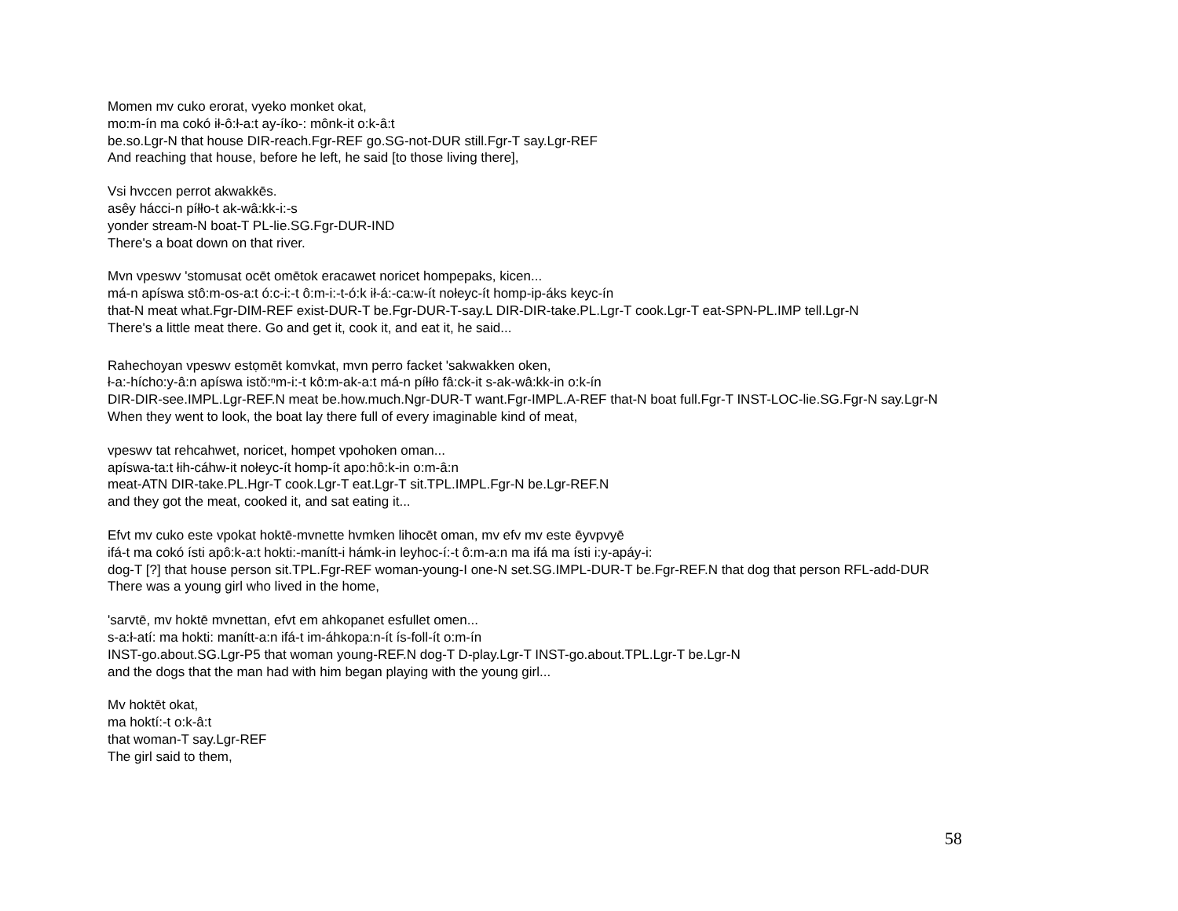Momen mv cuko erorat, vyeko monket okat,
mo:m-ín ma cokó ił-ô:ł-a:t ay-íko-: mônk-it o:k-â:t
be.so.Lgr-N that house DIR-reach.Fgr-REF go.SG-not-DUR still.Fgr-T say.Lgr-REF
And reaching that house, before he left, he said [to those living there],
Vsi hvccen perrot akwakkēs.
asêy hácci-n píłło-t ak-wâ:kk-i:-s
yonder stream-N boat-T PL-lie.SG.Fgr-DUR-IND
There's a boat down on that river.
Mvn vpeswv 'stomusat ocēt omētok eracawet noricet hompepaks, kicen...
má-n apíswa stô:m-os-a:t ó:c-i:-t ô:m-i:-t-ó:k ił-á:-ca:w-ít nołeyc-ít homp-ip-áks keyc-ín
that-N meat what.Fgr-DIM-REF exist-DUR-T be.Fgr-DUR-T-say.L DIR-DIR-take.PL.Lgr-T cook.Lgr-T eat-SPN-PL.IMP tell.Lgr-N
There's a little meat there. Go and get it, cook it, and eat it, he said...
Rahechoyan vpeswv estọmēt komvkat, mvn perro facket 'sakwakken oken,
ł-a:-hícho:y-â:n apíswa istŏ:ⁿm-i:-t kô:m-ak-a:t má-n píłło fâ:ck-it s-ak-wâ:kk-in o:k-ín
DIR-DIR-see.IMPL.Lgr-REF.N meat be.how.much.Ngr-DUR-T want.Fgr-IMPL.A-REF that-N boat full.Fgr-T INST-LOC-lie.SG.Fgr-N say.Lgr-N
When they went to look, the boat lay there full of every imaginable kind of meat,
vpeswv tat rehcahwet, noricet, hompet vpohoken oman...
apíswa-ta:t łih-cáhw-it nołeyc-ít homp-ít apo:hô:k-in o:m-â:n
meat-ATN DIR-take.PL.Hgr-T cook.Lgr-T eat.Lgr-T sit.TPL.IMPL.Fgr-N be.Lgr-REF.N
and they got the meat, cooked it, and sat eating it...
Efvt mv cuko este vpokat hoktē-mvnette hvmken lihocēt oman, mv efv mv este ēyvpvyē
ifá-t ma cokó ísti apô:k-a:t hokti:-manítt-i hámk-in leyhoc-í:-t ô:m-a:n ma ifá ma ísti i:y-apáy-i:
dog-T [?] that house person sit.TPL.Fgr-REF woman-young-I one-N set.SG.IMPL-DUR-T be.Fgr-REF.N that dog that person RFL-add-DUR
There was a young girl who lived in the home,
'sarvtē, mv hoktē mvnettan, efvt em ahkopanet esfullet omen...
s-a:ł-atí: ma hokti: manítt-a:n ifá-t im-áhkopa:n-ít ís-foll-ít o:m-ín
INST-go.about.SG.Lgr-P5 that woman young-REF.N dog-T D-play.Lgr-T INST-go.about.TPL.Lgr-T be.Lgr-N
and the dogs that the man had with him began playing with the young girl...
Mv hoktēt okat,
ma hoktí:-t o:k-â:t
that woman-T say.Lgr-REF
The girl said to them,
58